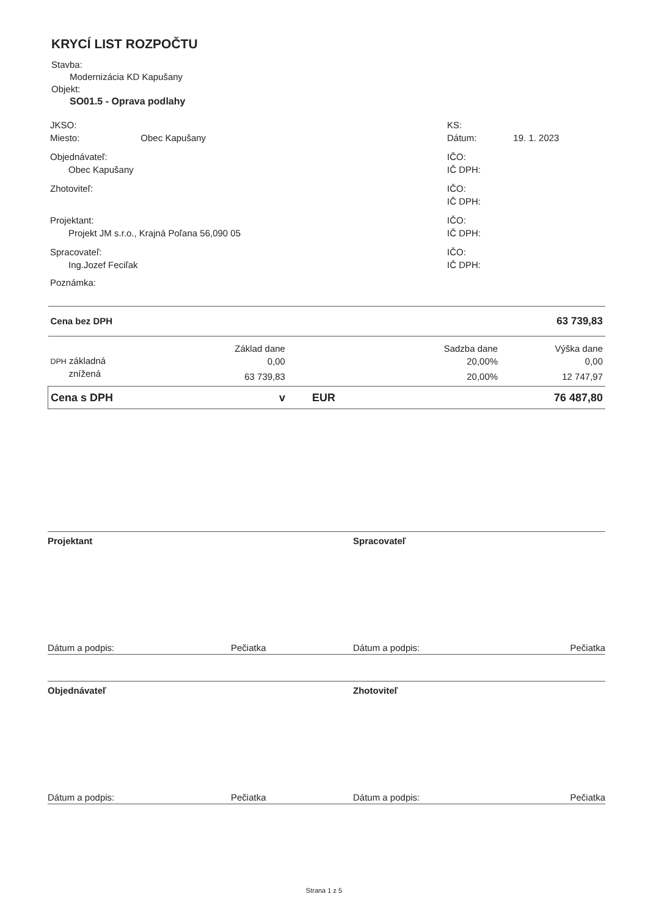KRYCÍ LIST ROZPOČTU
Stavba:
Modernizácia KD Kapušany
Objekt:
SO01.5 - Oprava podlahy
JKSO:
Miesto: Obec Kapušany
KS:
Dátum: 19. 1. 2023
Objednávateľ:
Obec Kapušany
IČO:
IČ DPH:
Zhotoviteľ: IČO:
IČ DPH:
Projektant:
Projekt JM s.r.o., Krajná Poľana 56,090 05
IČO:
IČ DPH:
Spracovateľ:
Ing.Jozef Feciľak
IČO:
IČ DPH:
Poznámka:
| Cena bez DPH | | | | 63 739,83 |
| | Základ dane | | Sadzba dane | Výška dane |
| DPH základná | 0,00 | | 20,00% | 0,00 |
| znížená | 63 739,83 | | 20,00% | 12 747,97 |
| Cena s DPH | v | EUR | | 76 487,80 |
Projektant Spracovateľ
Dátum a podpis: Pečiatka Dátum a podpis: Pečiatka
Objednávateľ Zhotoviteľ
Dátum a podpis: Pečiatka Dátum a podpis: Pečiatka
Strana 1 z 5